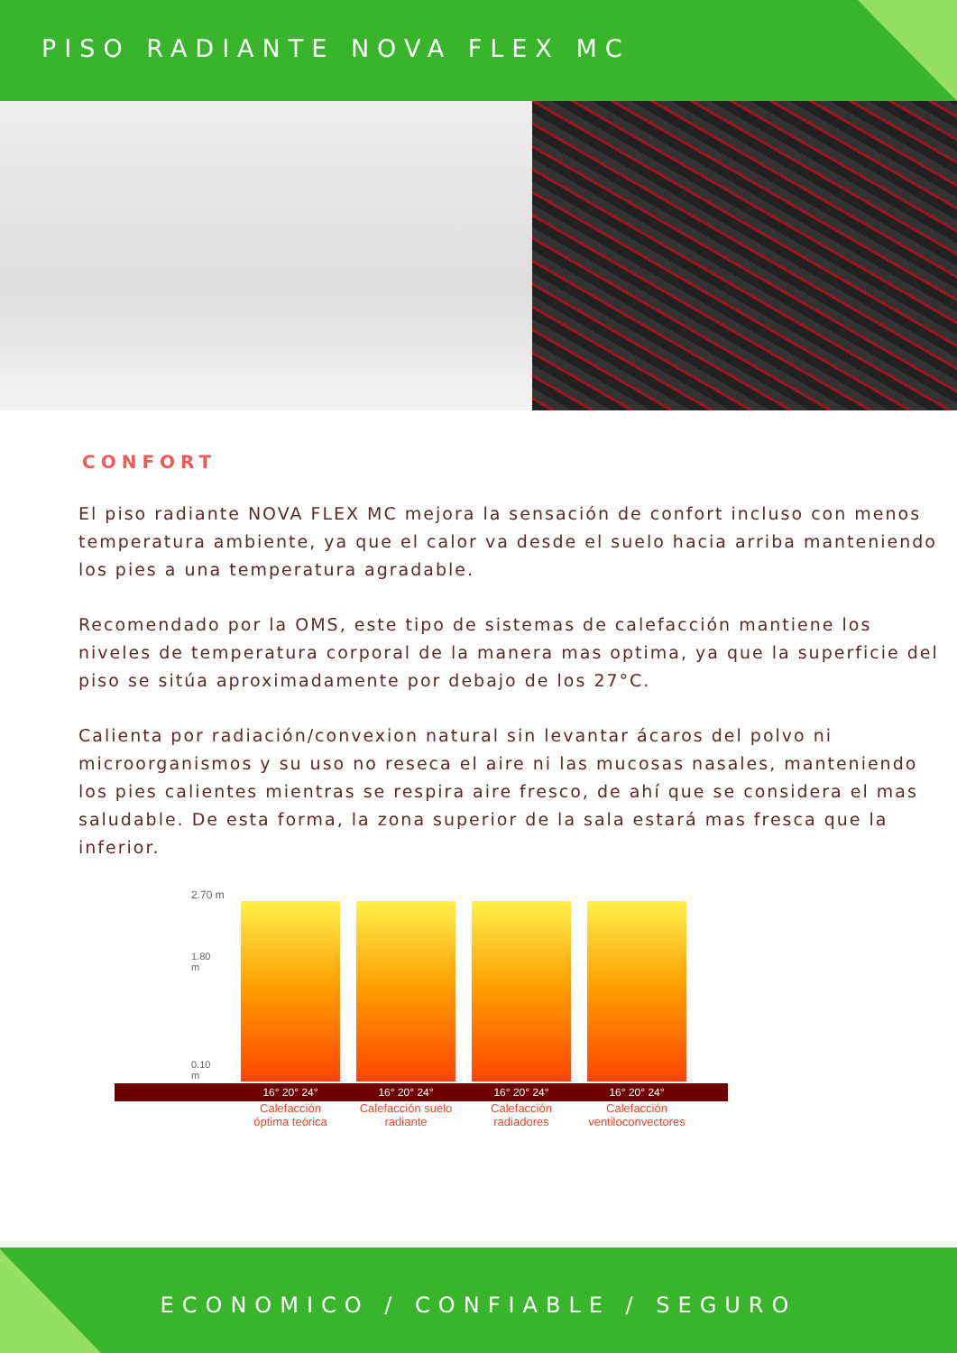PISO RADIANTE NOVA FLEX MC
CONFORT
El piso radiante NOVA FLEX MC mejora la sensación de confort incluso con menos temperatura ambiente, ya que el calor va desde el suelo hacia arriba manteniendo los pies a una temperatura agradable.
Recomendado por la OMS, este tipo de sistemas de calefacción mantiene los niveles de temperatura corporal de la manera mas optima, ya que la superficie del piso se sitúa aproximadamente por debajo de los 27°C.
Calienta por radiación/convexion natural sin levantar ácaros del polvo ni microorganismos y su uso no reseca el aire ni las mucosas nasales, manteniendo los pies calientes mientras se respira aire fresco, de ahí que se considera el mas saludable. De esta forma, la zona superior de la sala estará mas fresca que la inferior.
2.70 m
1.80 m
0.10 m
16° 20° 24° 16° 20° 24° 16° 20° 24° 16° 20° 24°
Calefacción óptima teórica Calefacción suelo radiante Calefacción radiadores Calefacción ventiloconvectores
ECONOMICO / CONFIABLE / SEGURO